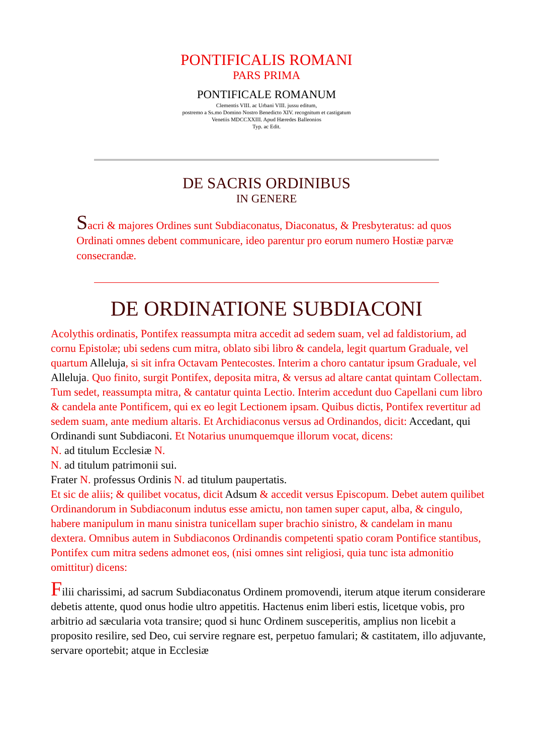PONTIFICALIS ROMANI
PARS PRIMA
PONTIFICALE ROMANUM
Clementis VIII. ac Urbani VIII. jussu editum,
postremo a Ss.mo Domino Nostro Benedicto XIV. recognitum et castigatum
Venetiis MDCCXXIII. Apud Hæredes Balleonios
Typ. ac Edit.
DE SACRIS ORDINIBUS
IN GENERE
Sacri & majores Ordines sunt Subdiaconatus, Diaconatus, & Presbyteratus: ad quos Ordinati omnes debent communicare, ideo parentur pro eorum numero Hostiæ parvæ consecrandæ.
DE ORDINATIONE SUBDIACONI
Acolythis ordinatis, Pontifex reassumpta mitra accedit ad sedem suam, vel ad faldistorium, ad cornu Epistolæ; ubi sedens cum mitra, oblato sibi libro & candela, legit quartum Graduale, vel quartum Alleluja, si sit infra Octavam Pentecostes. Interim a choro cantatur ipsum Graduale, vel Alleluja. Quo finito, surgit Pontifex, deposita mitra, & versus ad altare cantat quintam Collectam. Tum sedet, reassumpta mitra, & cantatur quinta Lectio. Interim accedunt duo Capellani cum libro & candela ante Pontificem, qui ex eo legit Lectionem ipsam. Quibus dictis, Pontifex revertitur ad sedem suam, ante medium altaris. Et Archidiaconus versus ad Ordinandos, dicit: Accedant, qui Ordinandi sunt Subdiaconi. Et Notarius unumquemque illorum vocat, dicens:
N. ad titulum Ecclesiæ N.
N. ad titulum patrimonii sui.
Frater N. professus Ordinis N. ad titulum paupertatis.
Et sic de aliis; & quilibet vocatus, dicit Adsum & accedit versus Episcopum. Debet autem quilibet Ordinandorum in Subdiaconum indutus esse amictu, non tamen super caput, alba, & cingulo, habere manipulum in manu sinistra tunicellam super brachio sinistro, & candelam in manu dextera. Omnibus autem in Subdiaconos Ordinandis competenti spatio coram Pontifice stantibus, Pontifex cum mitra sedens admonet eos, (nisi omnes sint religiosi, quia tunc ista admonitio omittitur) dicens:
Filii charissimi, ad sacrum Subdiaconatus Ordinem promovendi, iterum atque iterum considerare debetis attente, quod onus hodie ultro appetitis. Hactenus enim liberi estis, licetque vobis, pro arbitrio ad sæcularia vota transire; quod si hunc Ordinem susceperitis, amplius non licebit a proposito resilire, sed Deo, cui servire regnare est, perpetuo famulari; & castitatem, illo adjuvante, servare oportebit; atque in Ecclesiæ